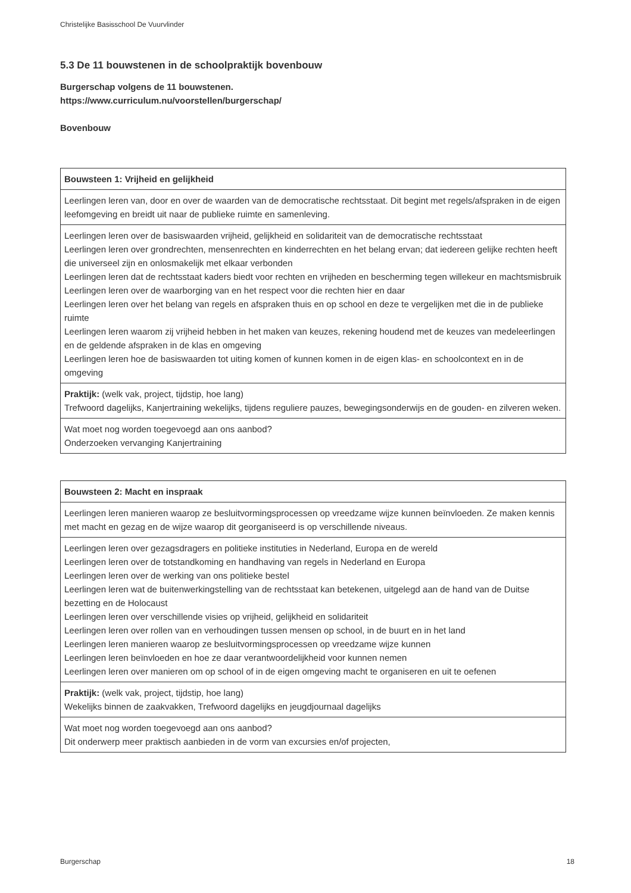Christelijke Basisschool De Vuurvlinder
5.3 De 11 bouwstenen in de schoolpraktijk bovenbouw
Burgerschap volgens de 11 bouwstenen.
https://www.curriculum.nu/voorstellen/burgerschap/
Bovenbouw
| Bouwsteen 1: Vrijheid en gelijkheid |
| Leerlingen leren van, door en over de waarden van de democratische rechtsstaat. Dit begint met regels/afspraken in de eigen leefomgeving en breidt uit naar de publieke ruimte en samenleving. |
| Leerlingen leren over de basiswaarden vrijheid, gelijkheid en solidariteit van de democratische rechtsstaat Leerlingen leren over grondrechten, mensenrechten en kinderrechten en het belang ervan; dat iedereen gelijke rechten heeft die universeel zijn en onlosmakelijk met elkaar verbonden Leerlingen leren dat de rechtsstaat kaders biedt voor rechten en vrijheden en bescherming tegen willekeur en machtsmisbruik Leerlingen leren over de waarborging van en het respect voor die rechten hier en daar Leerlingen leren over het belang van regels en afspraken thuis en op school en deze te vergelijken met die in de publieke ruimte Leerlingen leren waarom zij vrijheid hebben in het maken van keuzes, rekening houdend met de keuzes van medeleerlingen en de geldende afspraken in de klas en omgeving Leerlingen leren hoe de basiswaarden tot uiting komen of kunnen komen in de eigen klas- en schoolcontext en in de omgeving |
| Praktijk: (welk vak, project, tijdstip, hoe lang) Trefwoord dagelijks, Kanjertraining wekelijks, tijdens reguliere pauzes, bewegingsonderwijs en de gouden- en zilveren weken. |
| Wat moet nog worden toegevoegd aan ons aanbod? Onderzoeken vervanging Kanjertraining |
| Bouwsteen 2: Macht en inspraak |
| Leerlingen leren manieren waarop ze besluitvormingsprocessen op vreedzame wijze kunnen beïnvloeden. Ze maken kennis met macht en gezag en de wijze waarop dit georganiseerd is op verschillende niveaus. |
| Leerlingen leren over gezagsdragers en politieke instituties in Nederland, Europa en de wereld Leerlingen leren over de totstandkoming en handhaving van regels in Nederland en Europa Leerlingen leren over de werking van ons politieke bestel Leerlingen leren wat de buitenwerkingstelling van de rechtsstaat kan betekenen, uitgelegd aan de hand van de Duitse bezetting en de Holocaust Leerlingen leren over verschillende visies op vrijheid, gelijkheid en solidariteit Leerlingen leren over rollen van en verhoudingen tussen mensen op school, in de buurt en in het land Leerlingen leren manieren waarop ze besluitvormingsprocessen op vreedzame wijze kunnen Leerlingen leren beïnvloeden en hoe ze daar verantwoordelijkheid voor kunnen nemen Leerlingen leren over manieren om op school of in de eigen omgeving macht te organiseren en uit te oefenen |
| Praktijk: (welk vak, project, tijdstip, hoe lang) Wekelijks binnen de zaakvakken, Trefwoord dagelijks en jeugdjournaal dagelijks |
| Wat moet nog worden toegevoegd aan ons aanbod? Dit onderwerp meer praktisch aanbieden in de vorm van excursies en/of projecten, |
Burgerschap 18